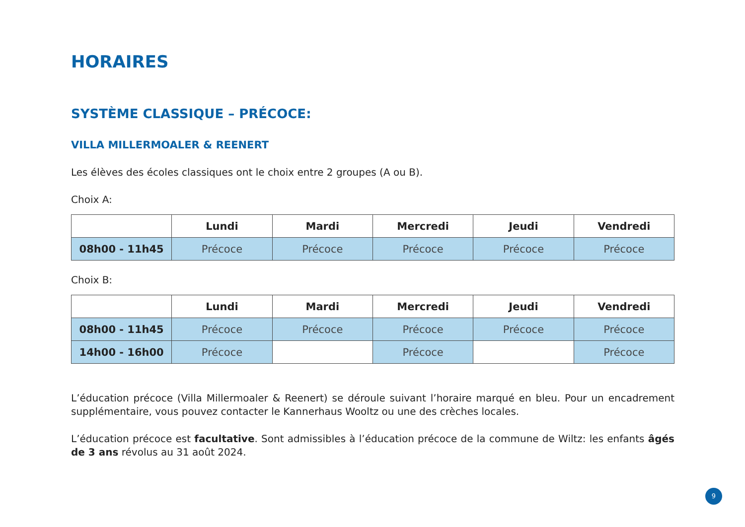HORAIRES
SYSTÈME CLASSIQUE – PRÉCOCE:
VILLA MILLERMOALER & REENERT
Les élèves des écoles classiques ont le choix entre 2 groupes (A ou B).
Choix A:
| | Lundi | Mardi | Mercredi | Jeudi | Vendredi |
| --- | --- | --- | --- | --- | --- |
| 08h00 - 11h45 | Précoce | Précoce | Précoce | Précoce | Précoce |
Choix B:
| | Lundi | Mardi | Mercredi | Jeudi | Vendredi |
| --- | --- | --- | --- | --- | --- |
| 08h00 - 11h45 | Précoce | Précoce | Précoce | Précoce | Précoce |
| 14h00 - 16h00 | Précoce | | Précoce | | Précoce |
L’éducation précoce (Villa Millermoaler & Reenert) se déroule suivant l’horaire marqué en bleu. Pour un encadrement supplémentaire, vous pouvez contacter le Kannerhaus Wooltz ou une des crèches locales.
L’éducation précoce est facultative. Sont admissibles à l’éducation précoce de la commune de Wiltz: les enfants âgés de 3 ans révolus au 31 août 2024.
9